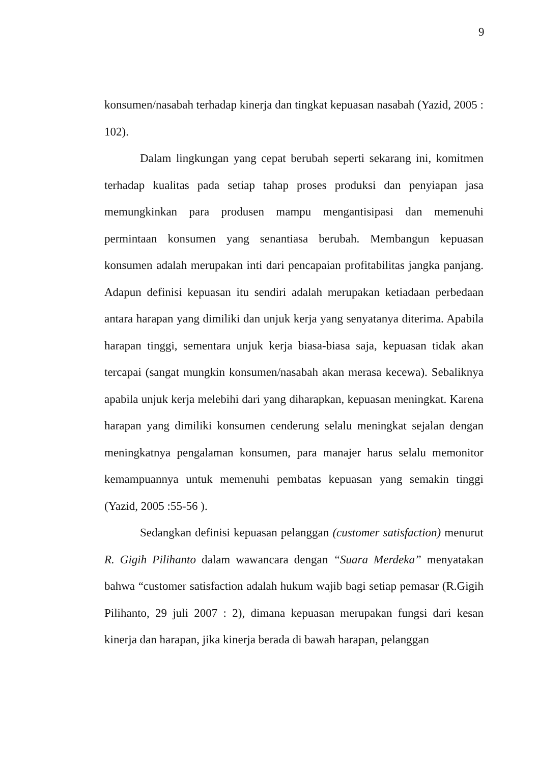9
konsumen/nasabah terhadap kinerja dan tingkat kepuasan nasabah (Yazid, 2005 : 102).
Dalam lingkungan yang cepat berubah seperti sekarang ini, komitmen terhadap kualitas pada setiap tahap proses produksi dan penyiapan jasa memungkinkan para produsen mampu mengantisipasi dan memenuhi permintaan konsumen yang senantiasa berubah. Membangun kepuasan konsumen adalah merupakan inti dari pencapaian profitabilitas jangka panjang. Adapun definisi kepuasan itu sendiri adalah merupakan ketiadaan perbedaan antara harapan yang dimiliki dan unjuk kerja yang senyatanya diterima. Apabila harapan tinggi, sementara unjuk kerja biasa-biasa saja, kepuasan tidak akan tercapai (sangat mungkin konsumen/nasabah akan merasa kecewa). Sebaliknya apabila unjuk kerja melebihi dari yang diharapkan, kepuasan meningkat. Karena harapan yang dimiliki konsumen cenderung selalu meningkat sejalan dengan meningkatnya pengalaman konsumen, para manajer harus selalu memonitor kemampuannya untuk memenuhi pembatas kepuasan yang semakin tinggi (Yazid, 2005 :55-56 ).
Sedangkan definisi kepuasan pelanggan (customer satisfaction) menurut R. Gigih Pilihanto dalam wawancara dengan “Suara Merdeka” menyatakan bahwa “customer satisfaction adalah hukum wajib bagi setiap pemasar (R.Gigih Pilihanto, 29 juli 2007 : 2), dimana kepuasan merupakan fungsi dari kesan kinerja dan harapan, jika kinerja berada di bawah harapan, pelanggan